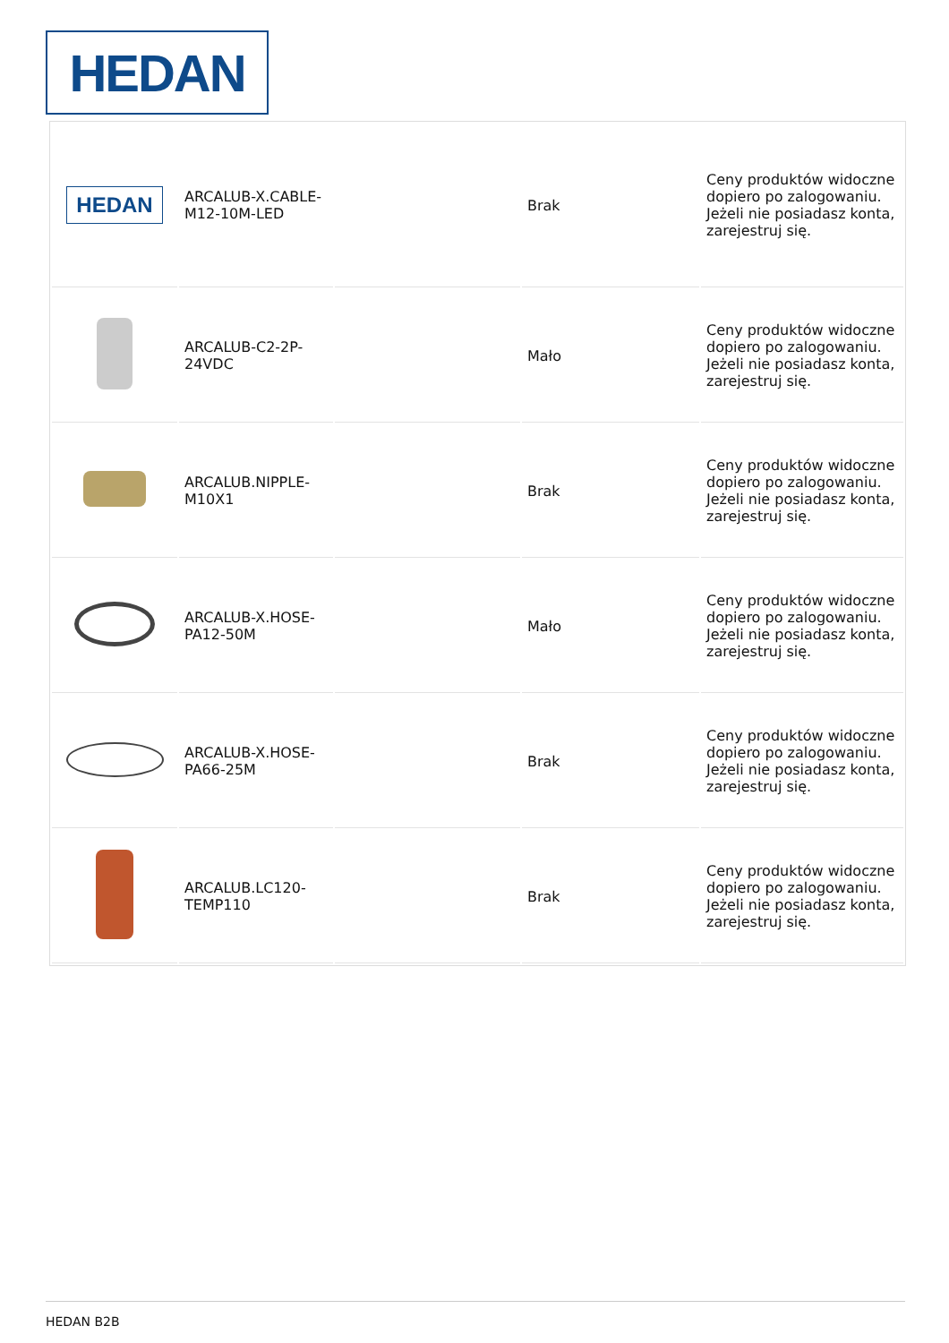HEDAN
| HEDAN | ARCALUB-X.CABLE-M12-10M-LED | | Brak | Ceny produktów widoczne dopiero po zalogowaniu. Jeżeli nie posiadasz konta, zarejestruj się. |
| | ARCALUB-C2-2P-24VDC | | Mało | Ceny produktów widoczne dopiero po zalogowaniu. Jeżeli nie posiadasz konta, zarejestruj się. |
| | ARCALUB.NIPPLE-M10X1 | | Brak | Ceny produktów widoczne dopiero po zalogowaniu. Jeżeli nie posiadasz konta, zarejestruj się. |
| | ARCALUB-X.HOSE-PA12-50M | | Mało | Ceny produktów widoczne dopiero po zalogowaniu. Jeżeli nie posiadasz konta, zarejestruj się. |
| | ARCALUB-X.HOSE-PA66-25M | | Brak | Ceny produktów widoczne dopiero po zalogowaniu. Jeżeli nie posiadasz konta, zarejestruj się. |
| | ARCALUB.LC120-TEMP110 | | Brak | Ceny produktów widoczne dopiero po zalogowaniu. Jeżeli nie posiadasz konta, zarejestruj się. |
HEDAN B2B